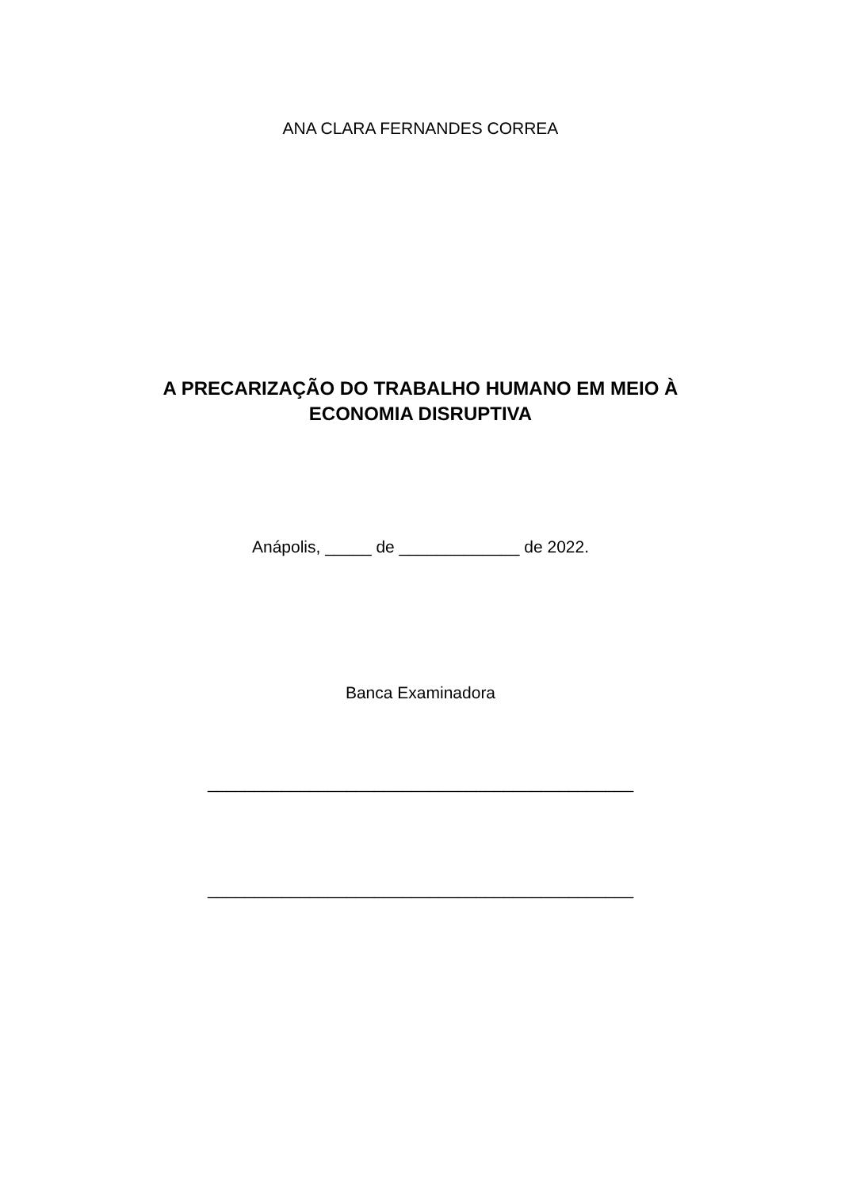ANA CLARA FERNANDES CORREA
A PRECARIZAÇÃO DO TRABALHO HUMANO EM MEIO À
ECONOMIA DISRUPTIVA
Anápolis, _____ de _____________ de 2022.
Banca Examinadora
______________________________________________
______________________________________________